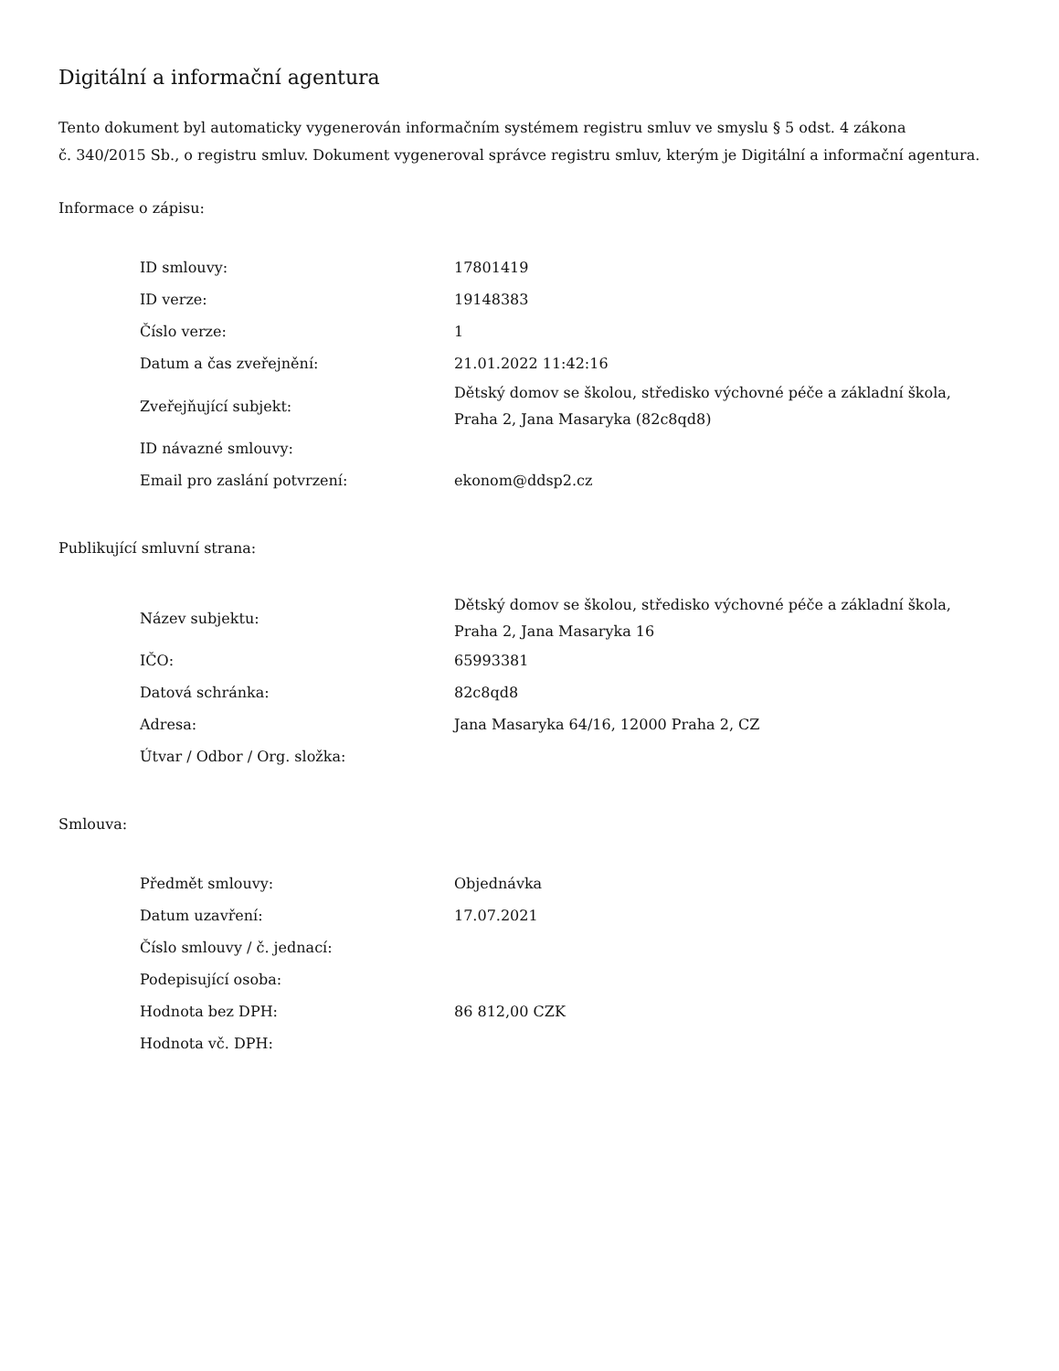Digitální a informační agentura
Tento dokument byl automaticky vygenerován informačním systémem registru smluv ve smyslu § 5 odst. 4 zákona
č. 340/2015 Sb., o registru smluv. Dokument vygeneroval správce registru smluv, kterým je Digitální a informační agentura.
Informace o zápisu:
| ID smlouvy: | 17801419 |
| ID verze: | 19148383 |
| Číslo verze: | 1 |
| Datum a čas zveřejnění: | 21.01.2022 11:42:16 |
| Zveřejňující subjekt: | Dětský domov se školou, středisko výchovné péče a základní škola, Praha 2, Jana Masaryka (82c8qd8) |
| ID návazné smlouvy: | |
| Email pro zaslání potvrzení: | ekonom@ddsp2.cz |
Publikující smluvní strana:
| Název subjektu: | Dětský domov se školou, středisko výchovné péče a základní škola, Praha 2, Jana Masaryka 16 |
| IČO: | 65993381 |
| Datová schránka: | 82c8qd8 |
| Adresa: | Jana Masaryka 64/16, 12000 Praha 2, CZ |
| Útvar / Odbor / Org. složka: | |
Smlouva:
| Předmět smlouvy: | Objednávka |
| Datum uzavření: | 17.07.2021 |
| Číslo smlouvy / č. jednací: | |
| Podepisující osoba: | |
| Hodnota bez DPH: | 86 812,00 CZK |
| Hodnota vč. DPH: | |